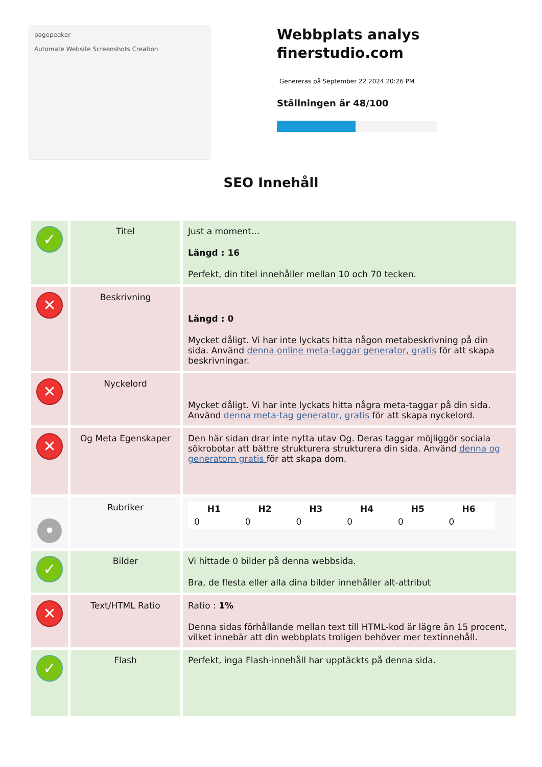pagepeeker
Automate Website Screenshots Creation
Webbplats analys finerstudio.com
Genereras på September 22 2024 20:26 PM
Ställningen är 48/100
SEO Innehåll
| ✓ | Titel | Just a moment... Längd : 16 Perfekt, din titel innehåller mellan 10 och 70 tecken. |
| ✕ | Beskrivning | Längd : 0 Mycket dåligt. Vi har inte lyckats hitta någon metabeskrivning på din sida. Använd denna online meta-taggar generator, gratis för att skapa beskrivningar. |
| ✕ | Nyckelord | Mycket dåligt. Vi har inte lyckats hitta några meta-taggar på din sida. Använd denna meta-tag generator, gratis för att skapa nyckelord. |
| ✕ | Og Meta Egenskaper | Den här sidan drar inte nytta utav Og. Deras taggar möjliggör sociala sökrobotar att bättre strukturera strukturera din sida. Använd denna og generatorn gratis för att skapa dom. |
| • | Rubriker | / H1 / H2 / H3 / H4 / H5 / H6 / / --- / --- / --- / --- / --- / --- / / 0 / 0 / 0 / 0 / 0 / 0 / |
| ✓ | Bilder | Vi hittade 0 bilder på denna webbsida. Bra, de flesta eller alla dina bilder innehåller alt-attribut |
| ✕ | Text/HTML Ratio | Ratio : 1% Denna sidas förhållande mellan text till HTML-kod är lägre än 15 procent, vilket innebär att din webbplats troligen behöver mer textinnehåll. |
| ✓ | Flash | Perfekt, inga Flash-innehåll har upptäckts på denna sida. |